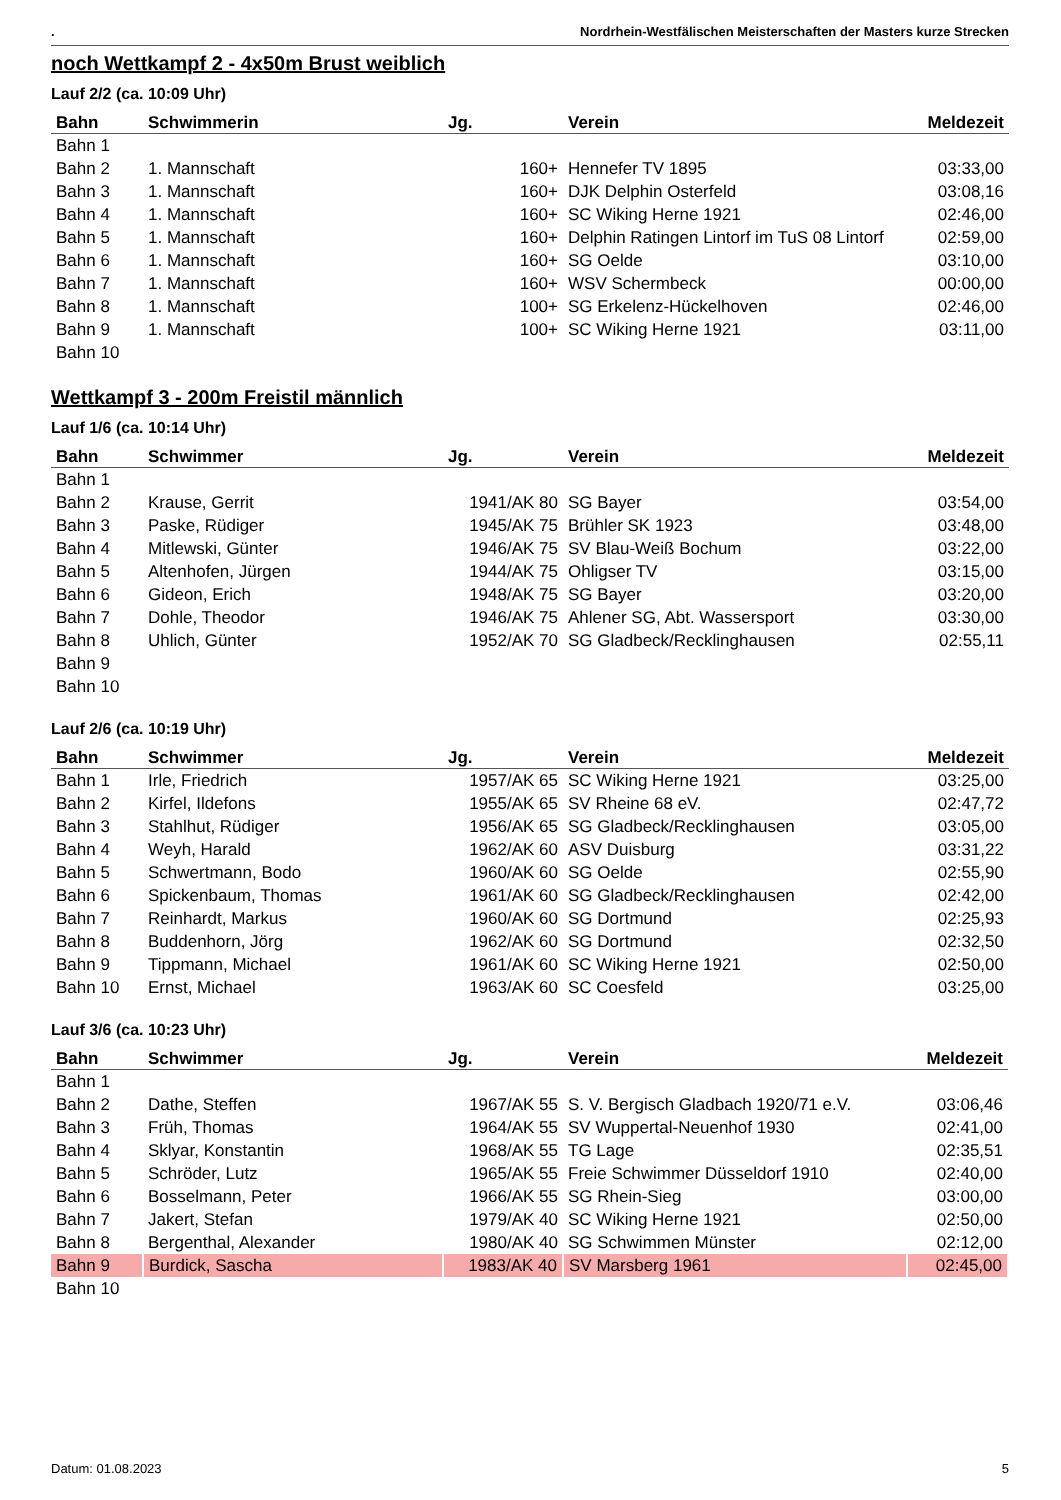. Nordrhein-Westfälischen Meisterschaften der Masters kurze Strecken
noch Wettkampf 2 - 4x50m Brust weiblich
Lauf 2/2 (ca. 10:09 Uhr)
| Bahn | Schwimmerin | Jg. | Verein | Meldezeit |
| --- | --- | --- | --- | --- |
| Bahn 1 | | | | |
| Bahn 2 | 1. Mannschaft | 160+ | Hennefer TV 1895 | 03:33,00 |
| Bahn 3 | 1. Mannschaft | 160+ | DJK Delphin Osterfeld | 03:08,16 |
| Bahn 4 | 1. Mannschaft | 160+ | SC Wiking Herne 1921 | 02:46,00 |
| Bahn 5 | 1. Mannschaft | 160+ | Delphin Ratingen Lintorf im TuS 08 Lintorf | 02:59,00 |
| Bahn 6 | 1. Mannschaft | 160+ | SG Oelde | 03:10,00 |
| Bahn 7 | 1. Mannschaft | 160+ | WSV Schermbeck | 00:00,00 |
| Bahn 8 | 1. Mannschaft | 100+ | SG Erkelenz-Hückelhoven | 02:46,00 |
| Bahn 9 | 1. Mannschaft | 100+ | SC Wiking Herne 1921 | 03:11,00 |
| Bahn 10 | | | | |
Wettkampf 3 - 200m Freistil männlich
Lauf 1/6 (ca. 10:14 Uhr)
| Bahn | Schwimmer | Jg. | Verein | Meldezeit |
| --- | --- | --- | --- | --- |
| Bahn 1 | | | | |
| Bahn 2 | Krause, Gerrit | 1941/AK 80 | SG Bayer | 03:54,00 |
| Bahn 3 | Paske, Rüdiger | 1945/AK 75 | Brühler SK 1923 | 03:48,00 |
| Bahn 4 | Mitlewski, Günter | 1946/AK 75 | SV Blau-Weiß Bochum | 03:22,00 |
| Bahn 5 | Altenhofen, Jürgen | 1944/AK 75 | Ohligser TV | 03:15,00 |
| Bahn 6 | Gideon, Erich | 1948/AK 75 | SG Bayer | 03:20,00 |
| Bahn 7 | Dohle, Theodor | 1946/AK 75 | Ahlener SG, Abt. Wassersport | 03:30,00 |
| Bahn 8 | Uhlich, Günter | 1952/AK 70 | SG Gladbeck/Recklinghausen | 02:55,11 |
| Bahn 9 | | | | |
| Bahn 10 | | | | |
Lauf 2/6 (ca. 10:19 Uhr)
| Bahn | Schwimmer | Jg. | Verein | Meldezeit |
| --- | --- | --- | --- | --- |
| Bahn 1 | Irle, Friedrich | 1957/AK 65 | SC Wiking Herne 1921 | 03:25,00 |
| Bahn 2 | Kirfel, Ildefons | 1955/AK 65 | SV Rheine 68 eV. | 02:47,72 |
| Bahn 3 | Stahlhut, Rüdiger | 1956/AK 65 | SG Gladbeck/Recklinghausen | 03:05,00 |
| Bahn 4 | Weyh, Harald | 1962/AK 60 | ASV Duisburg | 03:31,22 |
| Bahn 5 | Schwertmann, Bodo | 1960/AK 60 | SG Oelde | 02:55,90 |
| Bahn 6 | Spickenbaum, Thomas | 1961/AK 60 | SG Gladbeck/Recklinghausen | 02:42,00 |
| Bahn 7 | Reinhardt, Markus | 1960/AK 60 | SG Dortmund | 02:25,93 |
| Bahn 8 | Buddenhorn, Jörg | 1962/AK 60 | SG Dortmund | 02:32,50 |
| Bahn 9 | Tippmann, Michael | 1961/AK 60 | SC Wiking Herne 1921 | 02:50,00 |
| Bahn 10 | Ernst, Michael | 1963/AK 60 | SC Coesfeld | 03:25,00 |
Lauf 3/6 (ca. 10:23 Uhr)
| Bahn | Schwimmer | Jg. | Verein | Meldezeit |
| --- | --- | --- | --- | --- |
| Bahn 1 | | | | |
| Bahn 2 | Dathe, Steffen | 1967/AK 55 | S. V. Bergisch Gladbach 1920/71 e.V. | 03:06,46 |
| Bahn 3 | Früh, Thomas | 1964/AK 55 | SV Wuppertal-Neuenhof 1930 | 02:41,00 |
| Bahn 4 | Sklyar, Konstantin | 1968/AK 55 | TG Lage | 02:35,51 |
| Bahn 5 | Schröder, Lutz | 1965/AK 55 | Freie Schwimmer Düsseldorf 1910 | 02:40,00 |
| Bahn 6 | Bosselmann, Peter | 1966/AK 55 | SG Rhein-Sieg | 03:00,00 |
| Bahn 7 | Jakert, Stefan | 1979/AK 40 | SC Wiking Herne 1921 | 02:50,00 |
| Bahn 8 | Bergenthal, Alexander | 1980/AK 40 | SG Schwimmen Münster | 02:12,00 |
| Bahn 9 | Burdick, Sascha | 1983/AK 40 | SV Marsberg 1961 | 02:45,00 |
| Bahn 10 | | | | |
Datum: 01.08.2023 5